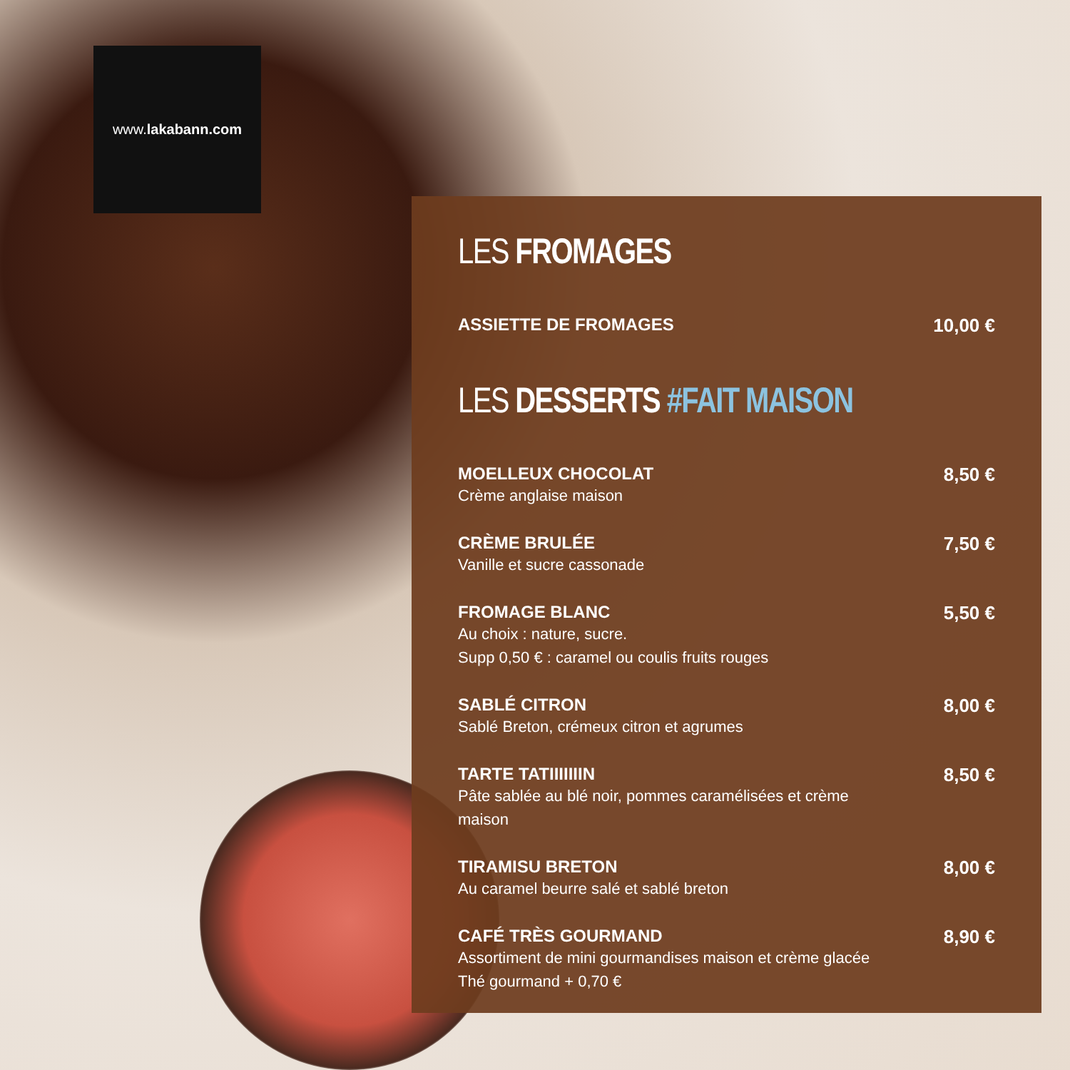www.lakabann.com
LES FROMAGES
ASSIETTE DE FROMAGES 10,00 €
LES DESSERTS #FAIT MAISON
MOELLEUX CHOCOLAT
Crème anglaise maison
8,50 €
CRÈME BRULÉE
Vanille et sucre cassonade
7,50 €
FROMAGE BLANC
Au choix : nature, sucre.
Supp 0,50 € : caramel ou coulis fruits rouges
5,50 €
SABLÉ CITRON
Sablé Breton, crémeux citron et agrumes
8,00 €
TARTE TATIIIIIIIN
Pâte sablée au blé noir, pommes caramélisées et crème
maison
8,50 €
TIRAMISU BRETON
Au caramel beurre salé et sablé breton
8,00 €
CAFÉ TRÈS GOURMAND
Assortiment de mini gourmandises maison et crème glacée
Thé gourmand + 0,70 €
8,90 €